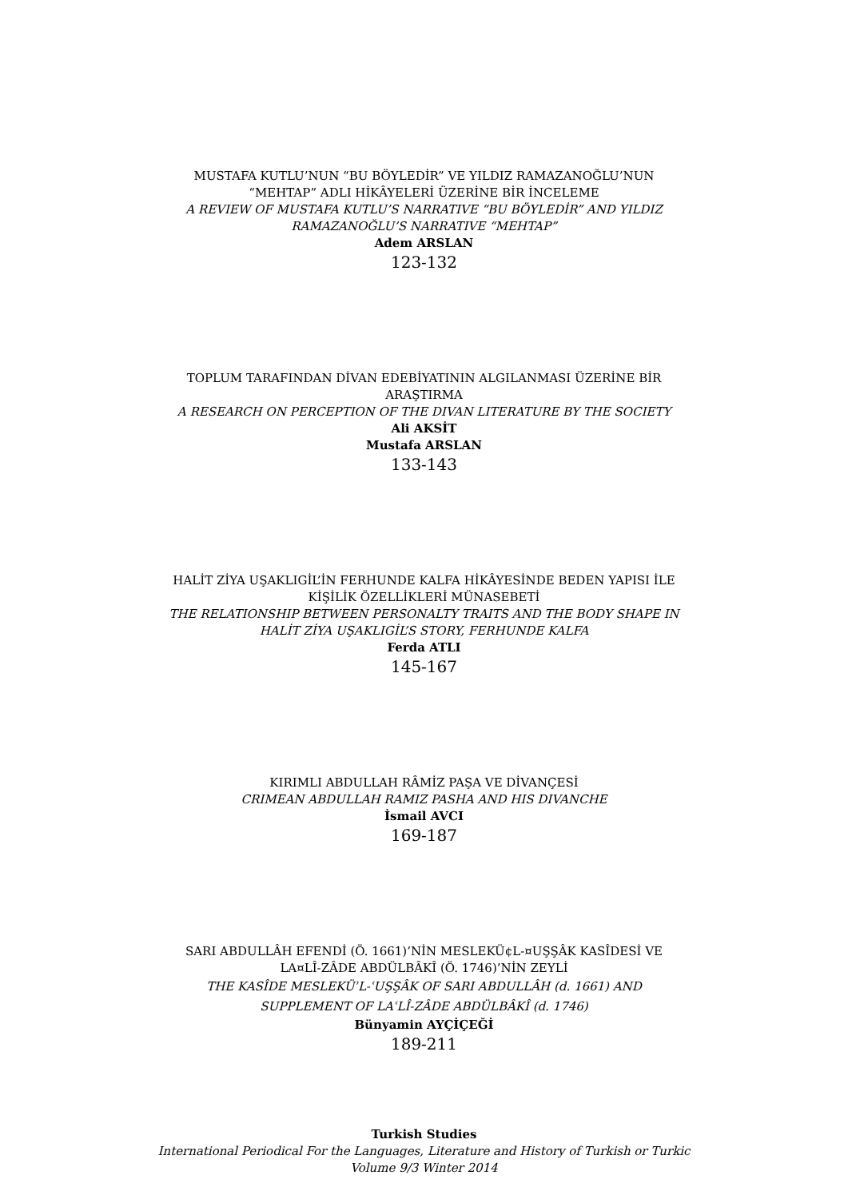MUSTAFA KUTLU’NUN “BU BÖYLEDİR” VE YILDIZ RAMAZANOĞLU’NUN “MEHTAP” ADLI HİKÂYELERİ ÜZERİNE BİR İNCELEME
A REVIEW OF MUSTAFA KUTLU’S NARRATIVE “BU BÖYLEDİR” AND YILDIZ RAMAZANOĞLU’S NARRATIVE “MEHTAP”
Adem ARSLAN
123-132
TOPLUM TARAFINDAN DİVAN EDEBİYATININ ALGILANMASI ÜZERİNE BİR ARAŞTIRMA
A RESEARCH ON PERCEPTION OF THE DIVAN LITERATURE BY THE SOCIETY
Ali AKSİT
Mustafa ARSLAN
133-143
HALİT ZİYA UŞAKLIGİL’İN FERHUNDE KALFA HİKÂYESİNDE BEDEN YAPISI İLE KİŞİLİK ÖZELLİKLERİ MÜNASEBETİ
THE RELATIONSHIP BETWEEN PERSONALTY TRAITS AND THE BODY SHAPE IN HALİT ZİYA UŞAKLIGİL’S STORY, FERHUNDE KALFA
Ferda ATLI
145-167
KIRIMLI ABDULLAH RÂMİZ PAŞA VE DİVANÇESİ
CRIMEAN ABDULLAH RAMIZ PASHA AND HIS DIVANCHE
İsmail AVCI
169-187
SARI ABDULLÂH EFENDİ (Ö. 1661)’NİN MESLEKÜ¢L-¤UŞŞÂK KASÎDESİ VE LA¤LÎ-ZÂDE ABDÜLBÂKÎ (Ö. 1746)’NİN ZEYLİ
THE KASÎDE MESLEKÜʾL-ʿUŞŞÂK OF SARI ABDULLÂH (d. 1661) AND SUPPLEMENT OF LAʿLÎ-ZÂDE ABDÜLBÂKÎ (d. 1746)
Bünyamin AYÇİÇEĞİ
189-211
Turkish Studies
International Periodical For the Languages, Literature and History of Turkish or Turkic
Volume 9/3 Winter 2014